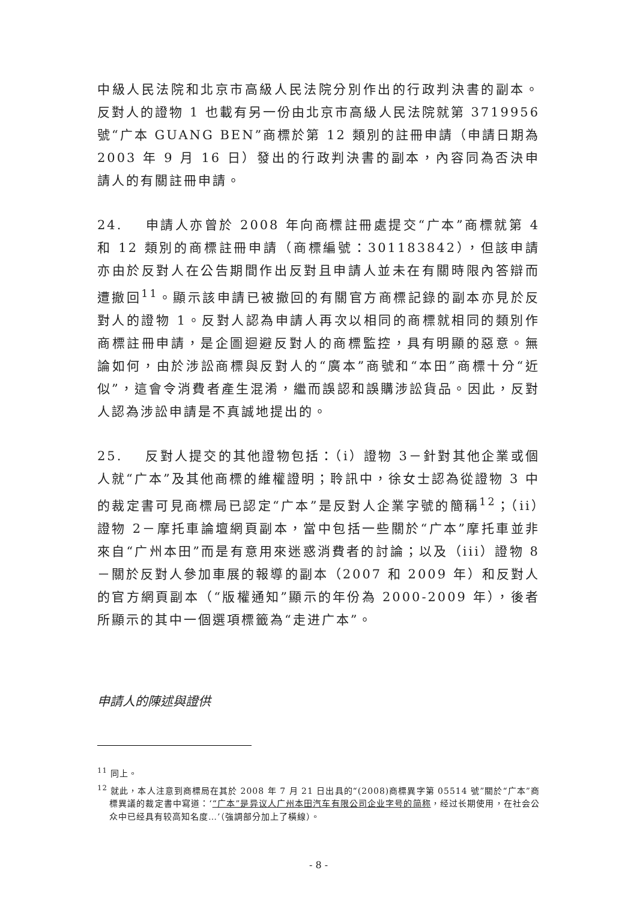中級人民法院和北京市高級人民法院分別作出的行政判決書的副本。反對人的證物 1 也載有另一份由北京市高級人民法院就第 3719956 號“广本 GUANG BEN”商標於第 12 類別的註冊申請（申請日期為 2003 年 9 月 16 日）發出的行政判決書的副本，內容同為否決申請人的有關註冊申請。
24. 申請人亦曾於 2008 年向商標註冊處提交“广本”商標就第 4 和 12 類別的商標註冊申請（商標編號：301183842），但該申請亦由於反對人在公告期間作出反對且申請人並未在有關時限內答辯而遭撤回<sup>11</sup>。顯示該申請已被撤回的有關官方商標記錄的副本亦見於反對人的證物 1。反對人認為申請人再次以相同的商標就相同的類別作商標註冊申請，是企圖迴避反對人的商標監控，具有明顯的惡意。無論如何，由於涉訟商標與反對人的“廣本”商號和“本田”商標十分“近似”，這會令消費者產生混淆，繼而誤認和誤購涉訟貨品。因此，反對人認為涉訟申請是不真誠地提出的。
25. 反對人提交的其他證物包括：（i）證物 3－針對其他企業或個人就“广本”及其他商標的維權證明；聆訊中，徐女士認為從證物 3 中的裁定書可見商標局已認定“广本”是反對人企業字號的簡稱<sup>12</sup>；（ii）證物 2－摩托車論壇網頁副本，當中包括一些關於“广本”摩托車並非來自“广州本田”而是有意用來迷惑消費者的討論；以及（iii）證物 8－關於反對人參加車展的報導的副本（2007 和 2009 年）和反對人的官方網頁副本（“版權通知”顯示的年份為 2000-2009 年），後者所顯示的其中一個選項標籤為“走进广本”。
申請人的陳述與證供
<sup>11</sup> 同上。
<sup>12</sup> 就此，本人注意到商標局在其於 2008 年 7 月 21 日出具的“(2008)商標異字第 05514 號”關於“广本”商標異議的裁定書中寫道：‘“广本”是异议人广州本田汽车有限公司企业字号的简称，经过长期使用，在社会公众中已经具有较高知名度…’（強調部分加上了橫線）。
- 8 -